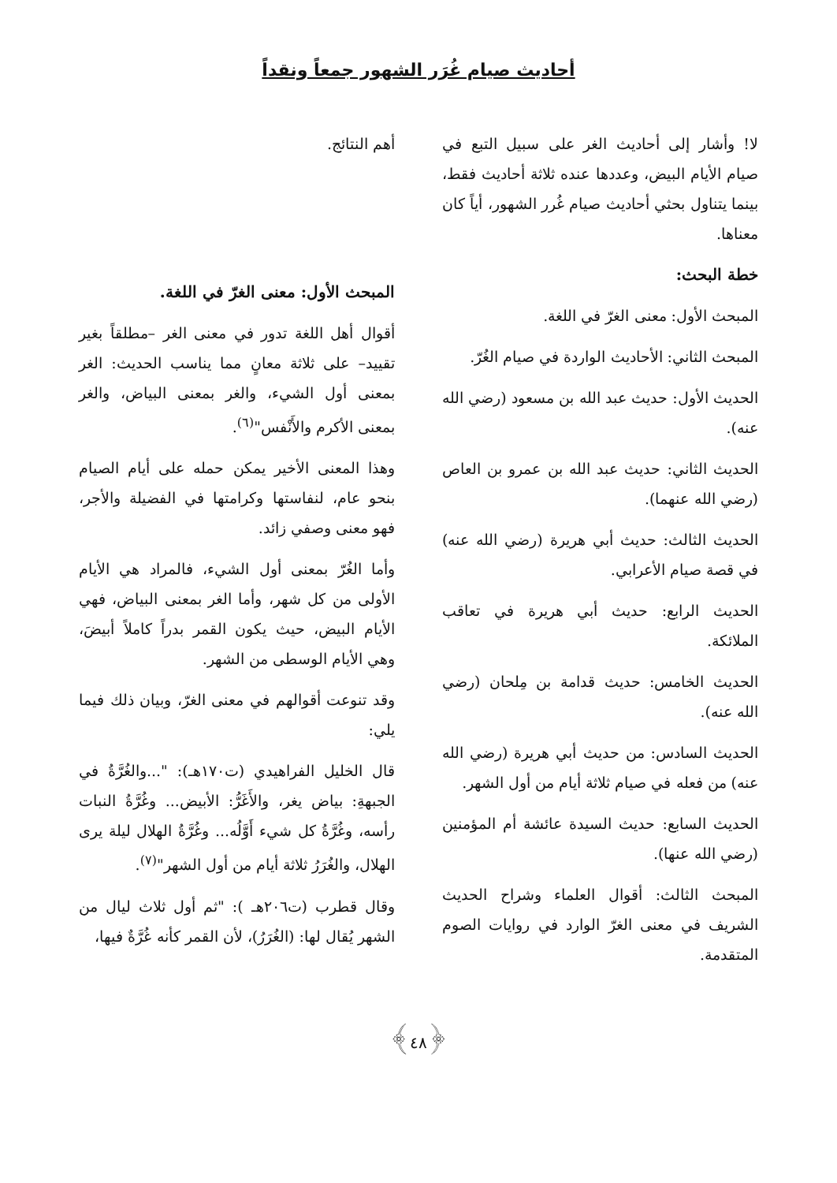أحاديث صيام غُرَر الشهور جمعاً ونقداً
لا! وأشار إلى أحاديث الغر على سبيل التبع في صيام الأيام البيض، وعددها عنده ثلاثة أحاديث فقط، بينما يتناول بحثي أحاديث صيام غُرر الشهور، أياً كان معناها.
خطة البحث:
المبحث الأول: معنى الغرّ في اللغة.
المبحث الثاني: الأحاديث الواردة في صيام الغُرّ.
الحديث الأول: حديث عبد الله بن مسعود (رضي الله عنه).
الحديث الثاني: حديث عبد الله بن عمرو بن العاص (رضي الله عنهما).
الحديث الثالث: حديث أبي هريرة (رضي الله عنه) في قصة صيام الأعرابي.
الحديث الرابع: حديث أبي هريرة في تعاقب الملائكة.
الحديث الخامس: حديث قدامة بن مِلحان (رضي الله عنه).
الحديث السادس: من حديث أبي هريرة (رضي الله عنه) من فعله في صيام ثلاثة أيام من أول الشهر.
الحديث السابع: حديث السيدة عائشة أم المؤمنين (رضي الله عنها).
المبحث الثالث: أقوال العلماء وشراح الحديث الشريف في معنى الغرّ الوارد في روايات الصوم المتقدمة.
أهم النتائج.
المبحث الأول: معنى الغرّ في اللغة.
أقوال أهل اللغة تدور في معنى الغر –مطلقاً بغير تقييد– على ثلاثة معانٍ مما يناسب الحديث: الغر بمعنى أول الشيء، والغر بمعنى البياض، والغر بمعنى الأكرم والأَنْفس"<sup>(٦)</sup>.
وهذا المعنى الأخير يمكن حمله على أيام الصيام بنحو عام، لنفاستها وكرامتها في الفضيلة والأجر، فهو معنى وصفي زائد.
وأما الغُرّ بمعنى أول الشيء، فالمراد هي الأيام الأولى من كل شهر، وأما الغر بمعنى البياض، فهي الأيام البيض، حيث يكون القمر بدراً كاملاً أبيضَ، وهي الأيام الوسطى من الشهر.
وقد تنوعت أقوالهم في معنى الغرّ، وبيان ذلك فيما يلي:
قال الخليل الفراهيدي (ت١٧٠هـ): "...والغُرَّةُ في الجبهةِ: بياض يغر، والأَغَرُّ: الأبيض... وغُرَّةُ النبات رأسه، وغُرَّةُ كل شيء أَوَّلُه... وغُرَّةُ الهلال ليلة يرى الهلال، والغُرَرُ ثلاثة أيام من أول الشهر"<sup>(٧)</sup>.
وقال قطرب (ت٢٠٦هـ ): "ثم أول ثلاث ليال من الشهر يُقال لها: (الغُرَرُ)، لأن القمر كأنه غُرَّةٌ فيها،
﴿٤٨﴾